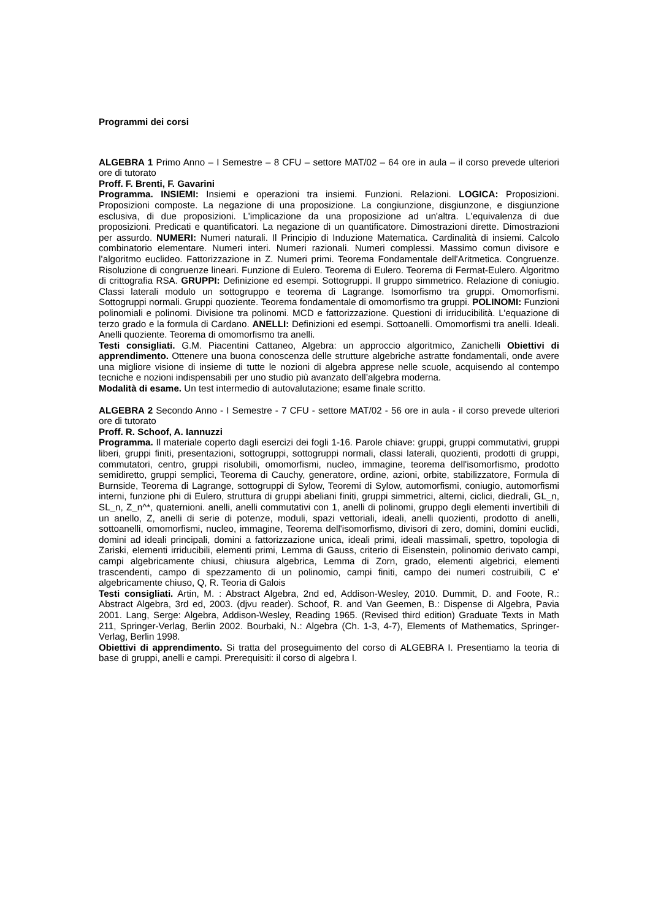Programmi dei corsi
ALGEBRA 1 Primo Anno – I Semestre – 8 CFU – settore MAT/02 – 64 ore in aula – il corso prevede ulteriori ore di tutorato
Proff. F. Brenti, F. Gavarini
Programma. INSIEMI: Insiemi e operazioni tra insiemi. Funzioni. Relazioni. LOGICA: Proposizioni. Proposizioni composte. La negazione di una proposizione. La congiunzione, disgiunzone, e disgiunzione esclusiva, di due proposizioni. L'implicazione da una proposizione ad un'altra. L'equivalenza di due proposizioni. Predicati e quantificatori. La negazione di un quantificatore. Dimostrazioni dirette. Dimostrazioni per assurdo. NUMERI: Numeri naturali. Il Principio di Induzione Matematica. Cardinalità di insiemi. Calcolo combinatorio elementare. Numeri interi. Numeri razionali. Numeri complessi. Massimo comun divisore e l’algoritmo euclideo. Fattorizzazione in Z. Numeri primi. Teorema Fondamentale dell'Aritmetica. Congruenze. Risoluzione di congruenze lineari. Funzione di Eulero. Teorema di Eulero. Teorema di Fermat-Eulero. Algoritmo di crittografia RSA. GRUPPI: Definizione ed esempi. Sottogruppi. Il gruppo simmetrico. Relazione di coniugio. Classi laterali modulo un sottogruppo e teorema di Lagrange. Isomorfismo tra gruppi. Omomorfismi. Sottogruppi normali. Gruppi quoziente. Teorema fondamentale di omomorfismo tra gruppi. POLINOMI: Funzioni polinomiali e polinomi. Divisione tra polinomi. MCD e fattorizzazione. Questioni di irriducibilità. L’equazione di terzo grado e la formula di Cardano. ANELLI: Definizioni ed esempi. Sottoanelli. Omomorfismi tra anelli. Ideali. Anelli quoziente. Teorema di omomorfismo tra anelli.
Testi consigliati. G.M. Piacentini Cattaneo, Algebra: un approccio algoritmico, Zanichelli Obiettivi di apprendimento. Ottenere una buona conoscenza delle strutture algebriche astratte fondamentali, onde avere una migliore visione di insieme di tutte le nozioni di algebra apprese nelle scuole, acquisendo al contempo tecniche e nozioni indispensabili per uno studio più avanzato dell’algebra moderna.
Modalità di esame. Un test intermedio di autovalutazione; esame finale scritto.
ALGEBRA 2 Secondo Anno - I Semestre - 7 CFU - settore MAT/02 - 56 ore in aula - il corso prevede ulteriori ore di tutorato
Proff. R. Schoof, A. Iannuzzi
Programma. Il materiale coperto dagli esercizi dei fogli 1-16. Parole chiave: gruppi, gruppi commutativi, gruppi liberi, gruppi finiti, presentazioni, sottogruppi, sottogruppi normali, classi laterali, quozienti, prodotti di gruppi, commutatori, centro, gruppi risolubili, omomorfismi, nucleo, immagine, teorema dell'isomorfismo, prodotto semidiretto, gruppi semplici, Teorema di Cauchy, generatore, ordine, azioni, orbite, stabilizzatore, Formula di Burnside, Teorema di Lagrange, sottogruppi di Sylow, Teoremi di Sylow, automorfismi, coniugio, automorfismi interni, funzione phi di Eulero, struttura di gruppi abeliani finiti, gruppi simmetrici, alterni, ciclici, diedrali, GL_n, SL_n, Z_n^*, quaternioni. anelli, anelli commutativi con 1, anelli di polinomi, gruppo degli elementi invertibili di un anello, Z, anelli di serie di potenze, moduli, spazi vettoriali, ideali, anelli quozienti, prodotto di anelli, sottoanelli, omomorfismi, nucleo, immagine, Teorema dell'isomorfismo, divisori di zero, domini, domini euclidi, domini ad ideali principali, domini a fattorizzazione unica, ideali primi, ideali massimali, spettro, topologia di Zariski, elementi irriducibili, elementi primi, Lemma di Gauss, criterio di Eisenstein, polinomio derivato campi, campi algebricamente chiusi, chiusura algebrica, Lemma di Zorn, grado, elementi algebrici, elementi trascendenti, campo di spezzamento di un polinomio, campi finiti, campo dei numeri costruibili, C e' algebricamente chiuso, Q, R. Teoria di Galois
Testi consigliati. Artin, M. : Abstract Algebra, 2nd ed, Addison-Wesley, 2010. Dummit, D. and Foote, R.: Abstract Algebra, 3rd ed, 2003. (djvu reader). Schoof, R. and Van Geemen, B.: Dispense di Algebra, Pavia 2001. Lang, Serge: Algebra, Addison-Wesley, Reading 1965. (Revised third edition) Graduate Texts in Math 211, Springer-Verlag, Berlin 2002. Bourbaki, N.: Algebra (Ch. 1-3, 4-7), Elements of Mathematics, Springer-Verlag, Berlin 1998.
Obiettivi di apprendimento. Si tratta del proseguimento del corso di ALGEBRA I. Presentiamo la teoria di base di gruppi, anelli e campi. Prerequisiti: il corso di algebra I.